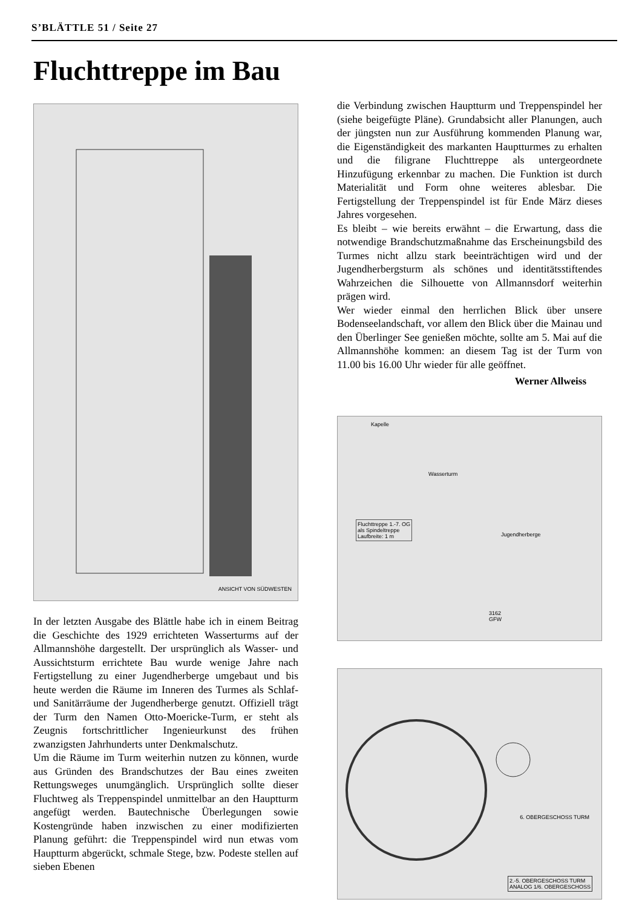S’BLÄTTLE 51 / Seite 27
Fluchttreppe im Bau
ANSICHT VON SÜDWESTEN
In der letzten Ausgabe des Blättle habe ich in einem Beitrag die Geschichte des 1929 errichteten Wasserturms auf der Allmannshöhe dargestellt. Der ursprünglich als Wasser- und Aussichtsturm errichtete Bau wurde wenige Jahre nach Fertigstellung zu einer Jugendherberge umgebaut und bis heute werden die Räume im Inneren des Turmes als Schlaf- und Sanitärräume der Jugendherberge genutzt. Offiziell trägt der Turm den Namen Otto-Moericke-Turm, er steht als Zeugnis fortschrittlicher Ingenieurkunst des frühen zwanzigsten Jahrhunderts unter Denkmalschutz.
Um die Räume im Turm weiterhin nutzen zu können, wurde aus Gründen des Brandschutzes der Bau eines zweiten Rettungsweges unumgänglich. Ursprünglich sollte dieser Fluchtweg als Treppenspindel unmittelbar an den Hauptturm angefügt werden. Bautechnische Überlegungen sowie Kostengründe haben inzwischen zu einer modifizierten Planung geführt: die Treppenspindel wird nun etwas vom Hauptturm abgerückt, schmale Stege, bzw. Podeste stellen auf sieben Ebenen
die Verbindung zwischen Hauptturm und Treppenspindel her (siehe beigefügte Pläne). Grundabsicht aller Planungen, auch der jüngsten nun zur Ausführung kommenden Planung war, die Eigenständigkeit des markanten Hauptturmes zu erhalten und die filigrane Fluchttreppe als untergeordnete Hinzufügung erkennbar zu machen. Die Funktion ist durch Materialität und Form ohne weiteres ablesbar. Die Fertigstellung der Treppenspindel ist für Ende März dieses Jahres vorgesehen.
Es bleibt – wie bereits erwähnt – die Erwartung, dass die notwendige Brandschutzmaßnahme das Erscheinungsbild des Turmes nicht allzu stark beeinträchtigen wird und der Jugendherbergsturm als schönes und identitätsstiftendes Wahrzeichen die Silhouette von Allmannsdorf weiterhin prägen wird.
Wer wieder einmal den herrlichen Blick über unsere Bodenseelandschaft, vor allem den Blick über die Mainau und den Überlinger See genießen möchte, sollte am 5. Mai auf die Allmannshöhe kommen: an diesem Tag ist der Turm von 11.00 bis 16.00 Uhr wieder für alle geöffnet.
Werner Allweiss
Kapelle
Wasserturm
Fluchttreppe 1.-7. OG
als Spindeltreppe
Laufbreite: 1 m
Jugendherberge
3162
GFW
6. OBERGESCHOSS TURM
2.-5. OBERGESCHOSS TURM
ANALOG 1/6. OBERGESCHOSS